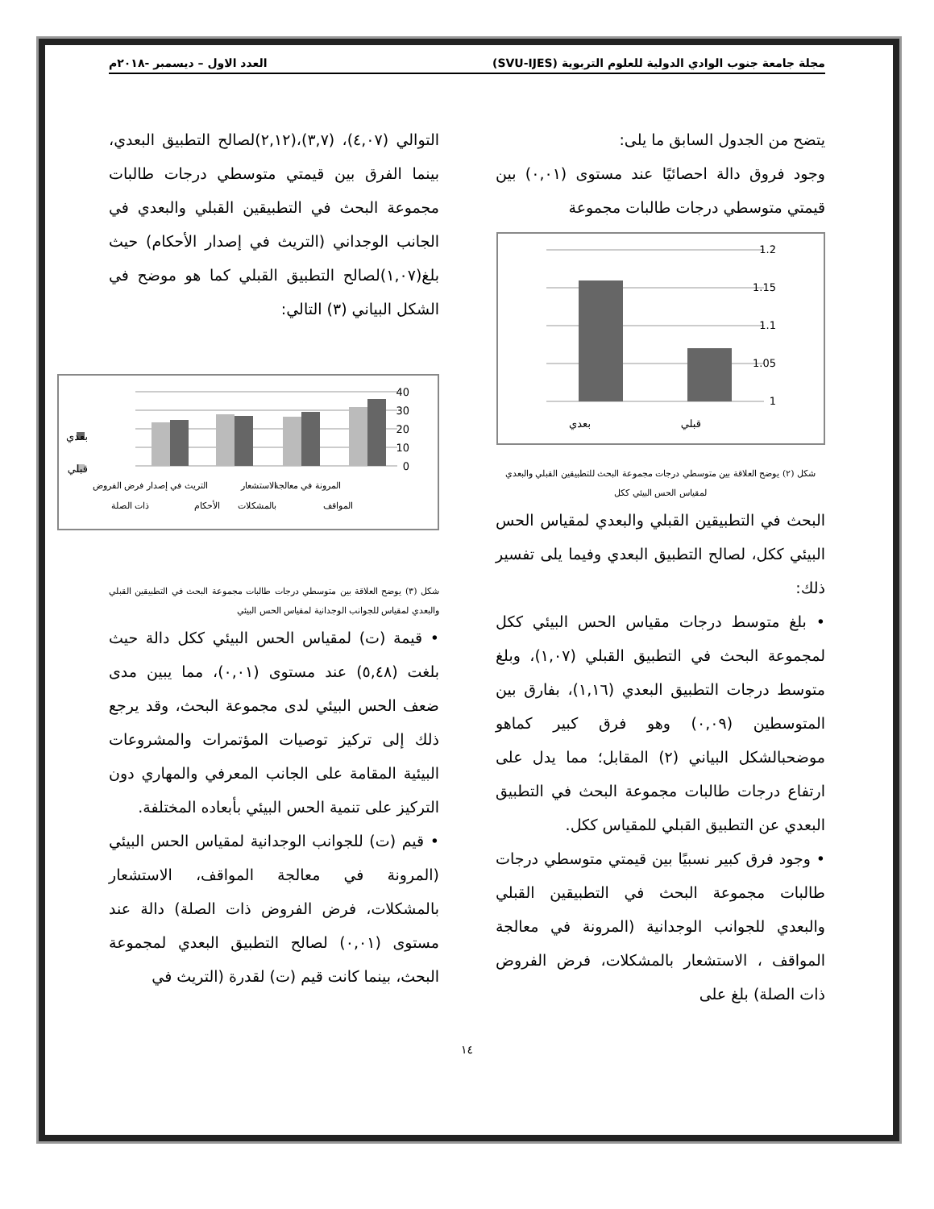مجلة جامعة جنوب الوادي الدولية للعلوم التربوية (SVU-IJES) العدد الاول – ديسمبر -٢٠١٨م
يتضح من الجدول السابق ما يلى:
وجود فروق دالة احصائيًا عند مستوى (٠,٠١) بين قيمتي متوسطي درجات طالبات مجموعة
1.2
1.15
1.1
1.05
1
بعدي
قبلي
شكل (٢) يوضح العلاقة بين متوسطي درجات مجموعة البحث للتطبيقين القبلي والبعدي لمقياس الحس البيئي ككل
البحث في التطبيقين القبلي والبعدي لمقياس الحس البيئي ككل، لصالح التطبيق البعدي وفيما يلى تفسير ذلك:
• بلغ متوسط درجات مقياس الحس البيئي ككل لمجموعة البحث في التطبيق القبلي (١,٠٧)، وبلغ متوسط درجات التطبيق البعدي (١,١٦)، بفارق بين المتوسطين (٠,٠٩) وهو فرق كبير كماهو موضحبالشكل البياني (٢) المقابل؛ مما يدل على ارتفاع درجات طالبات مجموعة البحث في التطبيق البعدي عن التطبيق القبلي للمقياس ككل.
• وجود فرق كبير نسبيًا بين قيمتي متوسطي درجات طالبات مجموعة البحث في التطبيقين القبلي والبعدي للجوانب الوجدانية (المرونة في معالجة المواقف ، الاستشعار بالمشكلات، فرض الفروض ذات الصلة) بلغ على
التوالي (٤,٠٧)، (٣,٧)،(٢,١٢)لصالح التطبيق البعدي، بينما الفرق بين قيمتي متوسطي درجات طالبات مجموعة البحث في التطبيقين القبلي والبعدي في الجانب الوجداني (التريث في إصدار الأحكام) حيث بلغ(١,٠٧)لصالح التطبيق القبلي كما هو موضح في الشكل البياني (٣) التالي:
بعدي
قبلي
40
30
20
10
0
فرض الفروض
ذات الصلة
التريث في إصدار
الأحكام
الاستشعار
بالمشكلات
المرونة في معالجة
المواقف
شكل (٣) يوضح العلاقة بين متوسطي درجات طالبات مجموعة البحث في التطبيقين القبلي والبعدي لمقياس للجوانب الوجدانية لمقياس الحس البيئي
• قيمة (ت) لمقياس الحس البيئي ككل دالة حيث بلغت (٥,٤٨) عند مستوى (٠,٠١)، مما يبين مدى ضعف الحس البيئي لدى مجموعة البحث، وقد يرجع ذلك إلى تركيز توصيات المؤتمرات والمشروعات البيئية المقامة على الجانب المعرفي والمهاري دون التركيز على تنمية الحس البيئي بأبعاده المختلفة.
• قيم (ت) للجوانب الوجدانية لمقياس الحس البيئي (المرونة في معالجة المواقف، الاستشعار بالمشكلات، فرض الفروض ذات الصلة) دالة عند مستوى (٠,٠١) لصالح التطبيق البعدي لمجموعة البحث، بينما كانت قيم (ت) لقدرة (التريث في
١٤